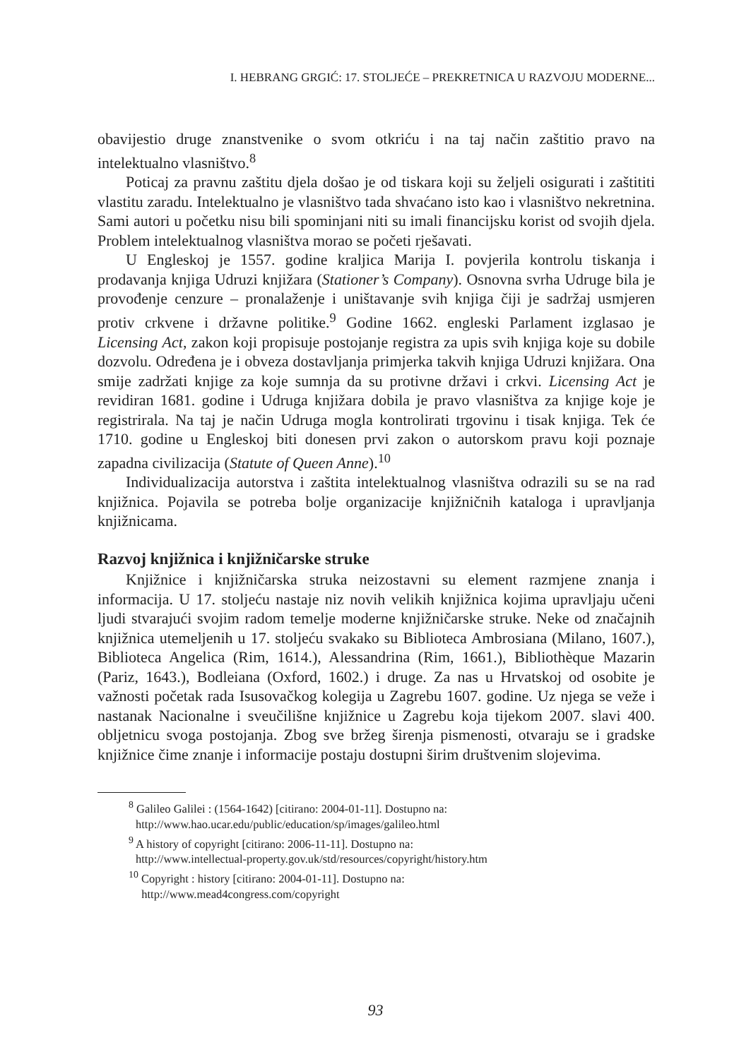I. HEBRANG GRGIĆ: 17. STOLJEĆE – PREKRETNICA U RAZVOJU MODERNE...
obavijestio druge znanstvenike o svom otkriću i na taj način zaštitio pravo na intelektualno vlasništvo.<sup>8</sup>
Poticaj za pravnu zaštitu djela došao je od tiskara koji su željeli osigurati i zaštititi vlastitu zaradu. Intelektualno je vlasništvo tada shvaćano isto kao i vlasništvo nekretnina. Sami autori u početku nisu bili spominjani niti su imali financijsku korist od svojih djela. Problem intelektualnog vlasništva morao se početi rješavati.
U Engleskoj je 1557. godine kraljica Marija I. povjerila kontrolu tiskanja i prodavanja knjiga Udruzi knjižara (Stationer’s Company). Osnovna svrha Udruge bila je provođenje cenzure – pronalaženje i uništavanje svih knjiga čiji je sadržaj usmjeren protiv crkvene i državne politike.<sup>9</sup> Godine 1662. engleski Parlament izglasao je Licensing Act, zakon koji propisuje postojanje registra za upis svih knjiga koje su dobile dozvolu. Određena je i obveza dostavljanja primjerka takvih knjiga Udruzi knjižara. Ona smije zadržati knjige za koje sumnja da su protivne državi i crkvi. Licensing Act je revidiran 1681. godine i Udruga knjižara dobila je pravo vlasništva za knjige koje je registrirala. Na taj je način Udruga mogla kontrolirati trgovinu i tisak knjiga. Tek će 1710. godine u Engleskoj biti donesen prvi zakon o autorskom pravu koji poznaje zapadna civilizacija (Statute of Queen Anne).<sup>10</sup>
Individualizacija autorstva i zaštita intelektualnog vlasništva odrazili su se na rad knjižnica. Pojavila se potreba bolje organizacije knjižničnih kataloga i upravljanja knjižnicama.
Razvoj knjižnica i knjižničarske struke
Knjižnice i knjižničarska struka neizostavni su element razmjene znanja i informacija. U 17. stoljeću nastaje niz novih velikih knjižnica kojima upravljaju učeni ljudi stvarajući svojim radom temelje moderne knjižničarske struke. Neke od značajnih knjižnica utemeljenih u 17. stoljeću svakako su Biblioteca Ambrosiana (Milano, 1607.), Biblioteca Angelica (Rim, 1614.), Alessandrina (Rim, 1661.), Bibliothèque Mazarin (Pariz, 1643.), Bodleiana (Oxford, 1602.) i druge. Za nas u Hrvatskoj od osobite je važnosti početak rada Isusovačkog kolegija u Zagrebu 1607. godine. Uz njega se veže i nastanak Nacionalne i sveučilišne knjižnice u Zagrebu koja tijekom 2007. slavi 400. obljetnicu svoga postojanja. Zbog sve bržeg širenja pismenosti, otvaraju se i gradske knjižnice čime znanje i informacije postaju dostupni širim društvenim slojevima.
<sup>8</sup> Galileo Galilei : (1564-1642) [citirano: 2004-01-11]. Dostupno na:
http://www.hao.ucar.edu/public/education/sp/images/galileo.html
<sup>9</sup> A history of copyright [citirano: 2006-11-11]. Dostupno na:
http://www.intellectual-property.gov.uk/std/resources/copyright/history.htm
<sup>10</sup> Copyright : history [citirano: 2004-01-11]. Dostupno na:
http://www.mead4congress.com/copyright
93